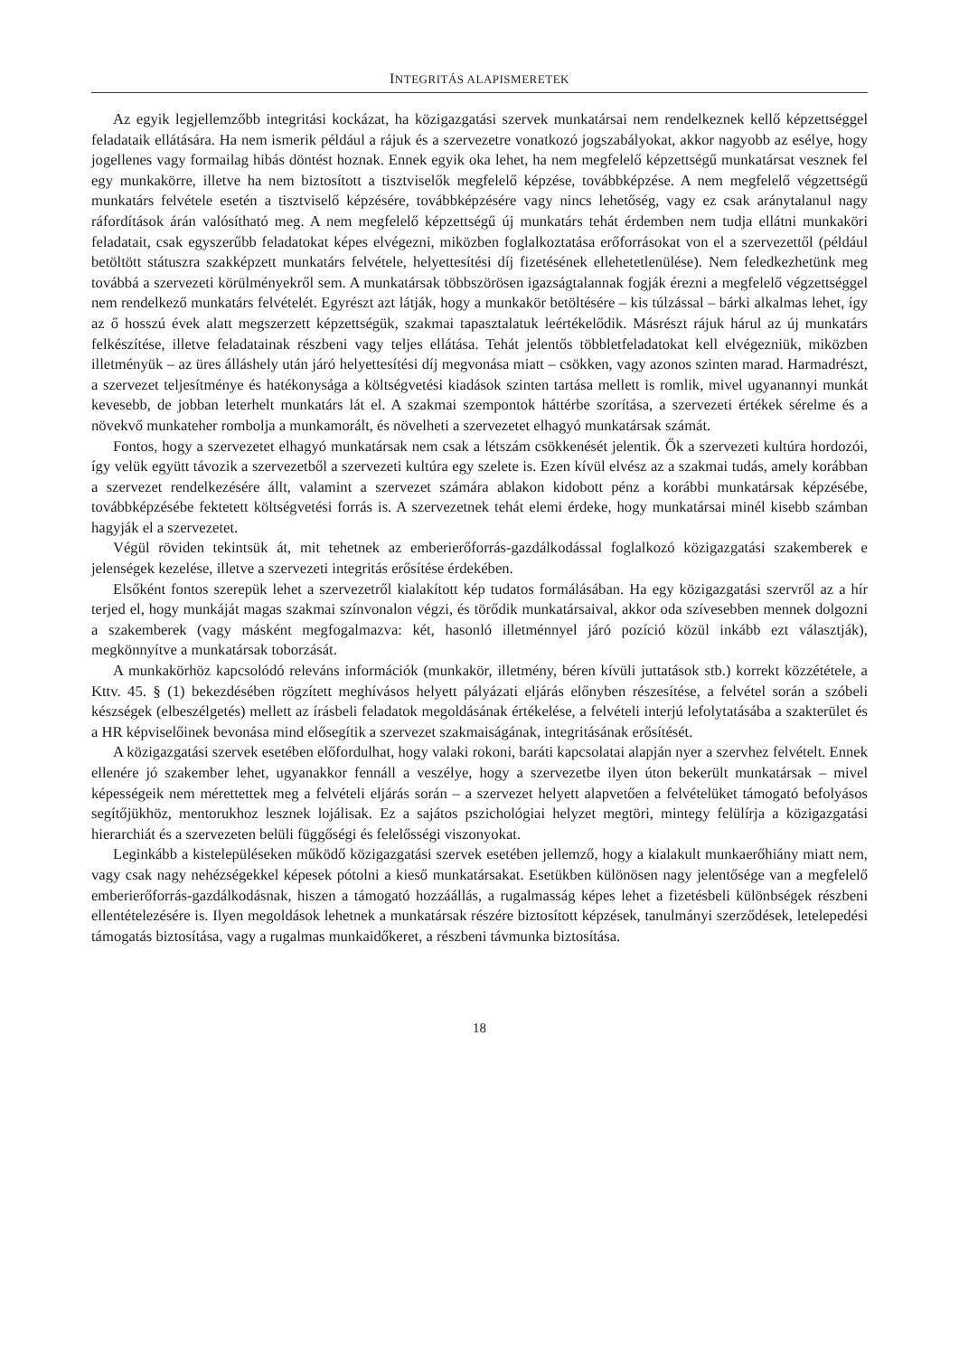INTEGRITÁS ALAPISMERETEK
Az egyik legjellemzőbb integritási kockázat, ha közigazgatási szervek munkatársai nem rendelkeznek kellő képzettséggel feladataik ellátására. Ha nem ismerik például a rájuk és a szervezetre vonatkozó jogszabályokat, akkor nagyobb az esélye, hogy jogellenes vagy formailag hibás döntést hoznak. Ennek egyik oka lehet, ha nem megfelelő képzettségű munkatársat vesznek fel egy munkakörre, illetve ha nem biztosított a tisztviselők megfelelő képzése, továbbképzése. A nem megfelelő végzettségű munkatárs felvétele esetén a tisztviselő képzésére, továbbképzésére vagy nincs lehetőség, vagy ez csak aránytalanul nagy ráfordítások árán valósítható meg. A nem megfelelő képzettségű új munkatárs tehát érdemben nem tudja ellátni munkaköri feladatait, csak egyszerűbb feladatokat képes elvégezni, miközben foglalkoztatása erőforrásokat von el a szervezettől (például betöltött státuszra szakképzett munkatárs felvétele, helyettesítési díj fizetésének ellehetetlenülése). Nem feledkezhetünk meg továbbá a szervezeti körülményekről sem. A munkatársak többszörösen igazságtalannak fogják érezni a megfelelő végzettséggel nem rendelkező munkatárs felvételét. Egyrészt azt látják, hogy a munkakör betöltésére – kis túlzással – bárki alkalmas lehet, így az ő hosszú évek alatt megszerzett képzettségük, szakmai tapasztalatuk leértékelődik. Másrészt rájuk hárul az új munkatárs felkészítése, illetve feladatainak részbeni vagy teljes ellátása. Tehát jelentős többletfeladatokat kell elvégezniük, miközben illetményük – az üres álláshely után járó helyettesítési díj megvonása miatt – csökken, vagy azonos szinten marad. Harmadrészt, a szervezet teljesítménye és hatékonysága a költségvetési kiadások szinten tartása mellett is romlik, mivel ugyanannyi munkát kevesebb, de jobban leterhelt munkatárs lát el. A szakmai szempontok háttérbe szorítása, a szervezeti értékek sérelme és a növekvő munkateher rombolja a munkamorált, és növelheti a szervezetet elhagyó munkatársak számát.
Fontos, hogy a szervezetet elhagyó munkatársak nem csak a létszám csökkenését jelentik. Ők a szervezeti kultúra hordozói, így velük együtt távozik a szervezetből a szervezeti kultúra egy szelete is. Ezen kívül elvész az a szakmai tudás, amely korábban a szervezet rendelkezésére állt, valamint a szervezet számára ablakon kidobott pénz a korábbi munkatársak képzésébe, továbbképzésébe fektetett költségvetési forrás is. A szervezetnek tehát elemi érdeke, hogy munkatársai minél kisebb számban hagyják el a szervezetet.
Végül röviden tekintsük át, mit tehetnek az emberierőforrás-gazdálkodással foglalkozó közigazgatási szakemberek e jelenségek kezelése, illetve a szervezeti integritás erősítése érdekében.
Elsőként fontos szerepük lehet a szervezetről kialakított kép tudatos formálásában. Ha egy közigazgatási szervről az a hír terjed el, hogy munkáját magas szakmai színvonalon végzi, és törődik munkatársaival, akkor oda szívesebben mennek dolgozni a szakemberek (vagy másként megfogalmazva: két, hasonló illetménnyel járó pozíció közül inkább ezt választják), megkönnyítve a munkatársak toborzását.
A munkakörhöz kapcsolódó releváns információk (munkakör, illetmény, béren kívüli juttatások stb.) korrekt közzététele, a Kttv. 45. § (1) bekezdésében rögzített meghívásos helyett pályázati eljárás előnyben részesítése, a felvétel során a szóbeli készségek (elbeszélgetés) mellett az írásbeli feladatok megoldásának értékelése, a felvételi interjú lefolytatásába a szakterület és a HR képviselőinek bevonása mind elősegítik a szervezet szakmaiságának, integritásának erősítését.
A közigazgatási szervek esetében előfordulhat, hogy valaki rokoni, baráti kapcsolatai alapján nyer a szervhez felvételt. Ennek ellenére jó szakember lehet, ugyanakkor fennáll a veszélye, hogy a szervezetbe ilyen úton bekerült munkatársak – mivel képességeik nem mérettettek meg a felvételi eljárás során – a szervezet helyett alapvetően a felvételüket támogató befolyásos segítőjükhöz, mentorukhoz lesznek lojálisak. Ez a sajátos pszichológiai helyzet megtöri, mintegy felülírja a közigazgatási hierarchiát és a szervezeten belüli függőségi és felelősségi viszonyokat.
Leginkább a kistelepüléseken működő közigazgatási szervek esetében jellemző, hogy a kialakult munkaerőhiány miatt nem, vagy csak nagy nehézségekkel képesek pótolni a kieső munkatársakat. Esetükben különösen nagy jelentősége van a megfelelő emberierőforrás-gazdálkodásnak, hiszen a támogató hozzáállás, a rugalmasság képes lehet a fizetésbeli különbségek részbeni ellentételezésére is. Ilyen megoldások lehetnek a munkatársak részére biztosított képzések, tanulmányi szerződések, letelepedési támogatás biztosítása, vagy a rugalmas munkaidőkeret, a részbeni távmunka biztosítása.
18